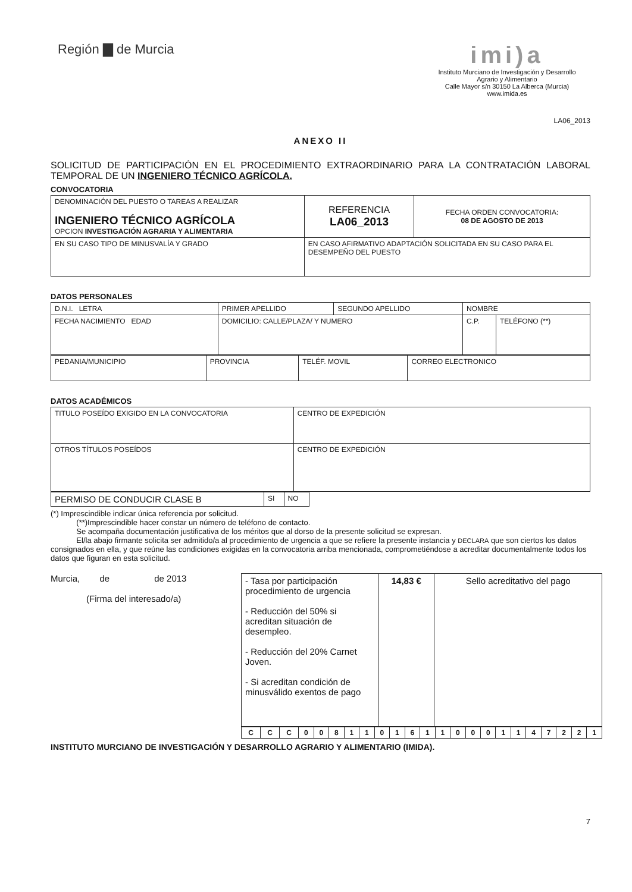Región ▇ de Murcia
imi)a
Instituto Murciano de Investigación y Desarrollo
Agrario y Alimentario
Calle Mayor s/n 30150 La Alberca (Murcia)
www.imida.es
LA06_2013
ANEXO II
SOLICITUD DE PARTICIPACIÓN EN EL PROCEDIMIENTO EXTRAORDINARIO PARA LA CONTRATACIÓN LABORAL TEMPORAL DE UN INGENIERO TÉCNICO AGRÍCOLA.
CONVOCATORIA
| DENOMINACIÓN DEL PUESTO O TAREAS A REALIZAR INGENIERO TÉCNICO AGRÍCOLA OPCION INVESTIGACIÓN AGRARIA Y ALIMENTARIA | | REFERENCIA LA06_2013 | FECHA ORDEN CONVOCATORIA: 08 DE AGOSTO DE 2013 |
| EN SU CASO TIPO DE MINUSVALÍA Y GRADO | EN CASO AFIRMATIVO ADAPTACIÓN SOLICITADA EN SU CASO PARA EL DESEMPEÑO DEL PUESTO | | |
DATOS PERSONALES
| D.N.I. LETRA | PRIMER APELLIDO | SEGUNDO APELLIDO | NOMBRE | |
| FECHA NACIMIENTO EDAD | DOMICILIO: CALLE/PLAZA/ Y NUMERO | | C.P. | TELÉFONO (**) |
| PEDANIA/MUNICIPIO | PROVINCIA | TELÉF. MOVIL | CORREO ELECTRONICO |
DATOS ACADÉMICOS
| TITULO POSEÍDO EXIGIDO EN LA CONVOCATORIA | CENTRO DE EXPEDICIÓN |
| OTROS TÍTULOS POSEÍDOS | CENTRO DE EXPEDICIÓN |
| PERMISO DE CONDUCIR CLASE B | SI | NO |
(*) Imprescindible indicar única referencia por solicitud.
(**)Imprescindible hacer constar un número de teléfono de contacto.
Se acompaña documentación justificativa de los méritos que al dorso de la presente solicitud se expresan.
El/la abajo firmante solicita ser admitido/a al procedimiento de urgencia a que se refiere la presente instancia y DECLARA que son ciertos los datos consignados en ella, y que reúne las condiciones exigidas en la convocatoria arriba mencionada, comprometiéndose a acreditar documentalmente todos los datos que figuran en esta solicitud.
Murcia, de de 2013
(Firma del interesado/a)
| - Tasa por participación procedimiento de urgencia - Reducción del 50% si acreditan situación de desempleo. - Reducción del 20% Carnet Joven. - Si acreditan condición de minusválido exentos de pago | 14,83 € | Sello acreditativo del pago |
| C | C | C | 0 | 0 | 8 | 1 | 1 | 0 | 1 | 6 | 1 | 1 | 0 | 0 | 0 | 1 | 1 | 4 | 7 | 2 | 2 | 1 |
INSTITUTO MURCIANO DE INVESTIGACIÓN Y DESARROLLO AGRARIO Y ALIMENTARIO (IMIDA).
7